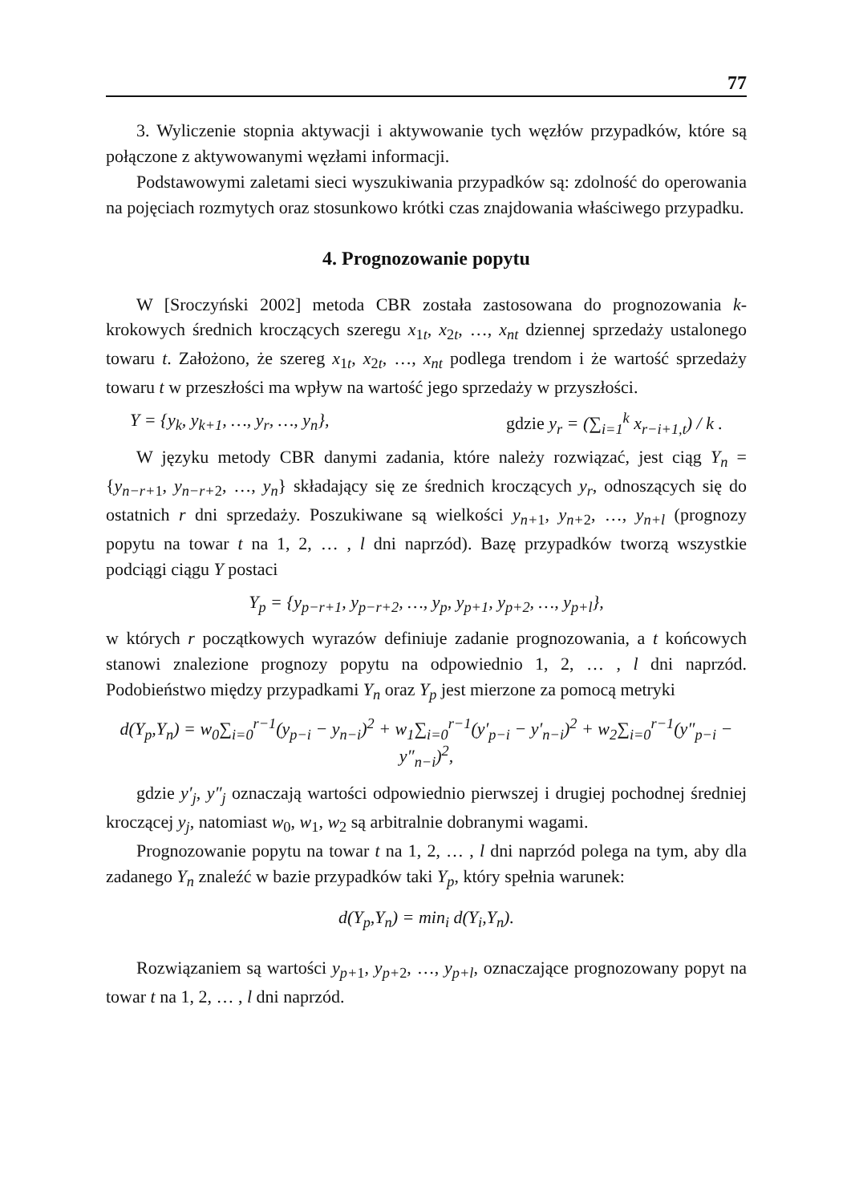77
3. Wyliczenie stopnia aktywacji i aktywowanie tych węzłów przypadków, które są połączone z aktywowanymi węzłami informacji.
Podstawowymi zaletami sieci wyszukiwania przypadków są: zdolność do operowania na pojęciach rozmytych oraz stosunkowo krótki czas znajdowania właściwego przypadku.
4. Prognozowanie popytu
W [Sroczyński 2002] metoda CBR została zastosowana do prognozowania k-krokowych średnich kroczących szeregu x<sub>1t</sub>, x<sub>2t</sub>, …, x<sub>nt</sub> dziennej sprzedaży ustalonego towaru t. Założono, że szereg x<sub>1t</sub>, x<sub>2t</sub>, …, x<sub>nt</sub> podlega trendom i że wartość sprzedaży towaru t w przeszłości ma wpływ na wartość jego sprzedaży w przyszłości.
Y = {y<sub>k</sub>, y<sub>k+1</sub>, …, y<sub>r</sub>, …, y<sub>n</sub>}, gdzie y<sub>r</sub> = (∑<sub>i=1</sub><sup>k</sup> x<sub>r−i+1,t</sub>) / k .
W języku metody CBR danymi zadania, które należy rozwiązać, jest ciąg Y<sub>n</sub> = {y<sub>n−r+1</sub>, y<sub>n−r+2</sub>, …, y<sub>n</sub>} składający się ze średnich kroczących y<sub>r</sub>, odnoszących się do ostatnich r dni sprzedaży. Poszukiwane są wielkości y<sub>n+1</sub>, y<sub>n+2</sub>, …, y<sub>n+l</sub> (prognozy popytu na towar t na 1, 2, … , l dni naprzód). Bazę przypadków tworzą wszystkie podciągi ciągu Y postaci
Y<sub>p</sub> = {y<sub>p−r+1</sub>, y<sub>p−r+2</sub>, …, y<sub>p</sub>, y<sub>p+1</sub>, y<sub>p+2</sub>, …, y<sub>p+l</sub>},
w których r początkowych wyrazów definiuje zadanie prognozowania, a t końcowych stanowi znalezione prognozy popytu na odpowiednio 1, 2, … , l dni naprzód. Podobieństwo między przypadkami Y<sub>n</sub> oraz Y<sub>p</sub> jest mierzone za pomocą metryki
d(Y<sub>p</sub>,Y<sub>n</sub>) = w<sub>0</sub>∑<sub>i=0</sub><sup>r−1</sup>(y<sub>p−i</sub> − y<sub>n−i</sub>)<sup>2</sup> + w<sub>1</sub>∑<sub>i=0</sub><sup>r−1</sup>(y′<sub>p−i</sub> − y′<sub>n−i</sub>)<sup>2</sup> + w<sub>2</sub>∑<sub>i=0</sub><sup>r−1</sup>(y″<sub>p−i</sub> − y″<sub>n−i</sub>)<sup>2</sup>,
gdzie y′<sub>j</sub>, y″<sub>j</sub> oznaczają wartości odpowiednio pierwszej i drugiej pochodnej średniej kroczącej y<sub>j</sub>, natomiast w<sub>0</sub>, w<sub>1</sub>, w<sub>2</sub> są arbitralnie dobranymi wagami.
Prognozowanie popytu na towar t na 1, 2, … , l dni naprzód polega na tym, aby dla zadanego Y<sub>n</sub> znaleźć w bazie przypadków taki Y<sub>p</sub>, który spełnia warunek:
d(Y<sub>p</sub>,Y<sub>n</sub>) = min<sub>i</sub> d(Y<sub>i</sub>,Y<sub>n</sub>).
Rozwiązaniem są wartości y<sub>p+1</sub>, y<sub>p+2</sub>, …, y<sub>p+l</sub>, oznaczające prognozowany popyt na towar t na 1, 2, … , l dni naprzód.